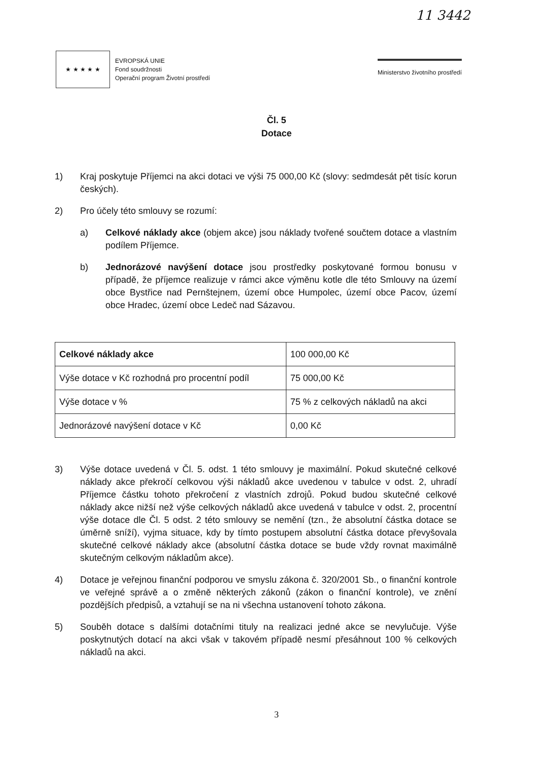11 3442
★ ★ ★ ★ ★
EVROPSKÁ UNIE
Fond soudržnosti
Operační program Životní prostředí
Ministerstvo životního prostředí
Čl. 5
Dotace
1) Kraj poskytuje Příjemci na akci dotaci ve výši 75 000,00 Kč (slovy: sedmdesát pět tisíc korun českých).
2) Pro účely této smlouvy se rozumí:
a) Celkové náklady akce (objem akce) jsou náklady tvořené součtem dotace a vlastním podílem Příjemce.
b) Jednorázové navýšení dotace jsou prostředky poskytované formou bonusu v případě, že příjemce realizuje v rámci akce výměnu kotle dle této Smlouvy na území obce Bystřice nad Pernštejnem, území obce Humpolec, území obce Pacov, území obce Hradec, území obce Ledeč nad Sázavou.
| Celkové náklady akce | 100 000,00 Kč |
| Výše dotace v Kč rozhodná pro procentní podíl | 75 000,00 Kč |
| Výše dotace v % | 75 % z celkových nákladů na akci |
| Jednorázové navýšení dotace v Kč | 0,00 Kč |
3) Výše dotace uvedená v Čl. 5. odst. 1 této smlouvy je maximální. Pokud skutečné celkové náklady akce překročí celkovou výši nákladů akce uvedenou v tabulce v odst. 2, uhradí Příjemce částku tohoto překročení z vlastních zdrojů. Pokud budou skutečné celkové náklady akce nižší než výše celkových nákladů akce uvedená v tabulce v odst. 2, procentní výše dotace dle Čl. 5 odst. 2 této smlouvy se nemění (tzn., že absolutní částka dotace se úměrně sníží), vyjma situace, kdy by tímto postupem absolutní částka dotace převyšovala skutečné celkové náklady akce (absolutní částka dotace se bude vždy rovnat maximálně skutečným celkovým nákladům akce).
4) Dotace je veřejnou finanční podporou ve smyslu zákona č. 320/2001 Sb., o finanční kontrole ve veřejné správě a o změně některých zákonů (zákon o finanční kontrole), ve znění pozdějších předpisů, a vztahují se na ni všechna ustanovení tohoto zákona.
5) Souběh dotace s dalšími dotačními tituly na realizaci jedné akce se nevylučuje. Výše poskytnutých dotací na akci však v takovém případě nesmí přesáhnout 100 % celkových nákladů na akci.
3